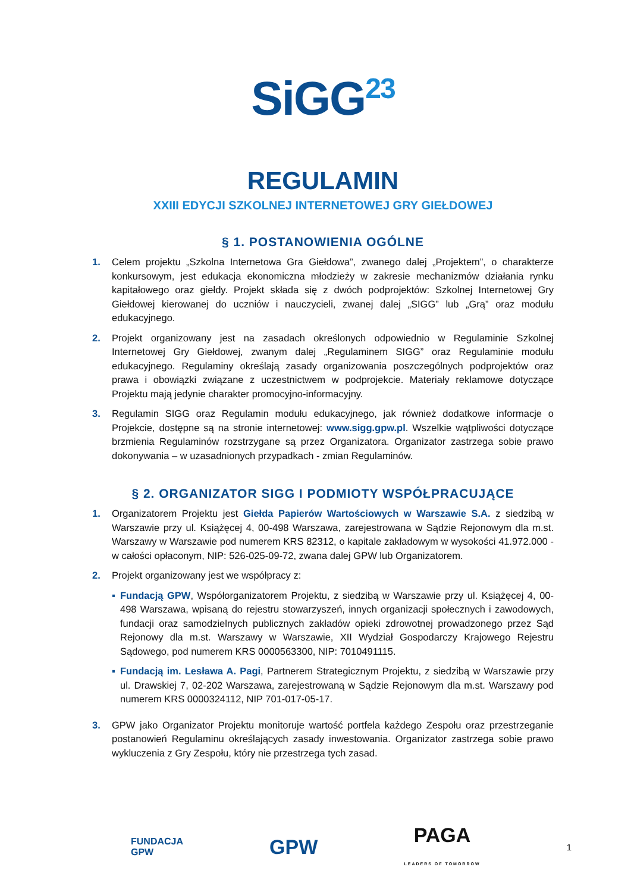SiGG<sup>23</sup>
REGULAMIN
XXIII EDYCJI SZKOLNEJ INTERNETOWEJ GRY GIEŁDOWEJ
§ 1. POSTANOWIENIA OGÓLNE
1. Celem projektu „Szkolna Internetowa Gra Giełdowa”, zwanego dalej „Projektem”, o charakterze konkursowym, jest edukacja ekonomiczna młodzieży w zakresie mechanizmów działania rynku kapitałowego oraz giełdy. Projekt składa się z dwóch podprojektów: Szkolnej Internetowej Gry Giełdowej kierowanej do uczniów i nauczycieli, zwanej dalej „SIGG” lub „Grą” oraz modułu edukacyjnego.
2. Projekt organizowany jest na zasadach określonych odpowiednio w Regulaminie Szkolnej Internetowej Gry Giełdowej, zwanym dalej „Regulaminem SIGG” oraz Regulaminie modułu edukacyjnego. Regulaminy określają zasady organizowania poszczególnych podprojektów oraz prawa i obowiązki związane z uczestnictwem w podprojekcie. Materiały reklamowe dotyczące Projektu mają jedynie charakter promocyjno-informacyjny.
3. Regulamin SIGG oraz Regulamin modułu edukacyjnego, jak również dodatkowe informacje o Projekcie, dostępne są na stronie internetowej: www.sigg.gpw.pl. Wszelkie wątpliwości dotyczące brzmienia Regulaminów rozstrzygane są przez Organizatora. Organizator zastrzega sobie prawo dokonywania – w uzasadnionych przypadkach - zmian Regulaminów.
§ 2. ORGANIZATOR SIGG I PODMIOTY WSPÓŁPRACUJĄCE
1. Organizatorem Projektu jest Giełda Papierów Wartościowych w Warszawie S.A. z siedzibą w Warszawie przy ul. Książęcej 4, 00-498 Warszawa, zarejestrowana w Sądzie Rejonowym dla m.st. Warszawy w Warszawie pod numerem KRS 82312, o kapitale zakładowym w wysokości 41.972.000 - w całości opłaconym, NIP: 526-025-09-72, zwana dalej GPW lub Organizatorem.
2. Projekt organizowany jest we współpracy z:
▪ Fundacją GPW, Współorganizatorem Projektu, z siedzibą w Warszawie przy ul. Książęcej 4, 00-498 Warszawa, wpisaną do rejestru stowarzyszeń, innych organizacji społecznych i zawodowych, fundacji oraz samodzielnych publicznych zakładów opieki zdrowotnej prowadzonego przez Sąd Rejonowy dla m.st. Warszawy w Warszawie, XII Wydział Gospodarczy Krajowego Rejestru Sądowego, pod numerem KRS 0000563300, NIP: 7010491115.
▪ Fundacją im. Lesława A. Pagi, Partnerem Strategicznym Projektu, z siedzibą w Warszawie przy ul. Drawskiej 7, 02-202 Warszawa, zarejestrowaną w Sądzie Rejonowym dla m.st. Warszawy pod numerem KRS 0000324112, NIP 701-017-05-17.
3. GPW jako Organizator Projektu monitoruje wartość portfela każdego Zespołu oraz przestrzeganie postanowień Regulaminu określających zasady inwestowania. Organizator zastrzega sobie prawo wykluczenia z Gry Zespołu, który nie przestrzega tych zasad.
FUNDACJA
GPW GPW PAGA
LEADERS OF TOMORROW 1